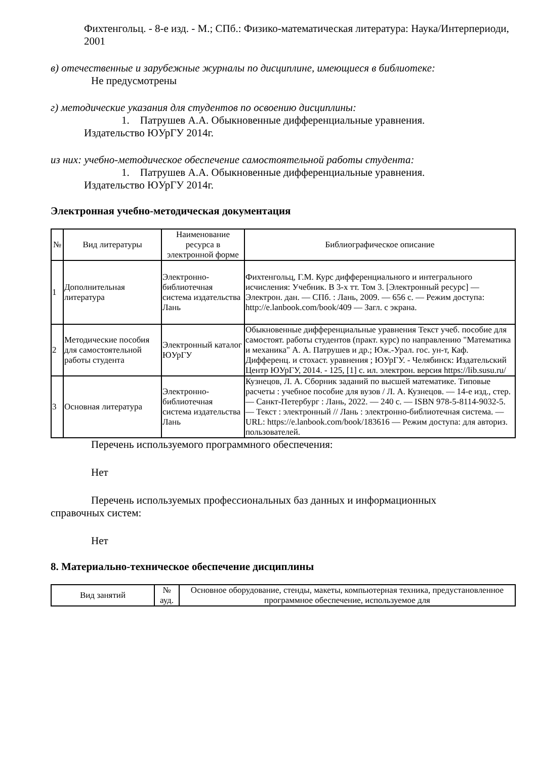Фихтенгольц. - 8-е изд. - М.; СПб.: Физико-математическая литература: Наука/Интерпериоди, 2001
в) отечественные и зарубежные журналы по дисциплине, имеющиеся в библиотеке:
Не предусмотрены
г) методические указания для студентов по освоению дисциплины:
1. Патрушев А.А. Обыкновенные дифференциальные уравнения.
Издательство ЮУрГУ 2014г.
из них: учебно-методическое обеспечение самостоятельной работы студента:
1. Патрушев А.А. Обыкновенные дифференциальные уравнения.
Издательство ЮУрГУ 2014г.
Электронная учебно-методическая документация
| № | Вид литературы | Наименование ресурса в электронной форме | Библиографическое описание |
| --- | --- | --- | --- |
| 1 | Дополнительная литература | Электронно-библиотечная система издательства Лань | Фихтенгольц, Г.М. Курс дифференциального и интегрального исчисления: Учебник. В 3-х тт. Том 3. [Электронный ресурс] — Электрон. дан. — СПб. : Лань, 2009. — 656 с. — Режим доступа: http://e.lanbook.com/book/409 — Загл. с экрана. |
| 2 | Методические пособия для самостоятельной работы студента | Электронный каталог ЮУрГУ | Обыкновенные дифференциальные уравнения Текст учеб. пособие для самостоят. работы студентов (практ. курс) по направлению "Математика и механика" А. А. Патрушев и др.; Юж.-Урал. гос. ун-т, Каф. Дифференц. и стохаст. уравнения ; ЮУрГУ. - Челябинск: Издательский Центр ЮУрГУ, 2014. - 125, [1] с. ил. электрон. версия https://lib.susu.ru/ |
| 3 | Основная литература | Электронно-библиотечная система издательства Лань | Кузнецов, Л. А. Сборник заданий по высшей математике. Типовые расчеты : учебное пособие для вузов / Л. А. Кузнецов. — 14-е изд., стер. — Санкт-Петербург : Лань, 2022. — 240 с. — ISBN 978-5-8114-9032-5. — Текст : электронный // Лань : электронно-библиотечная система. — URL: https://e.lanbook.com/book/183616 — Режим доступа: для авториз. пользователей. |
Перечень используемого программного обеспечения:
Нет
Перечень используемых профессиональных баз данных и информационных
справочных систем:
Нет
8. Материально-техническое обеспечение дисциплины
| Вид занятий | № ауд. | Основное оборудование, стенды, макеты, компьютерная техника, предустановленное программное обеспечение, используемое для |
| --- | --- | --- |